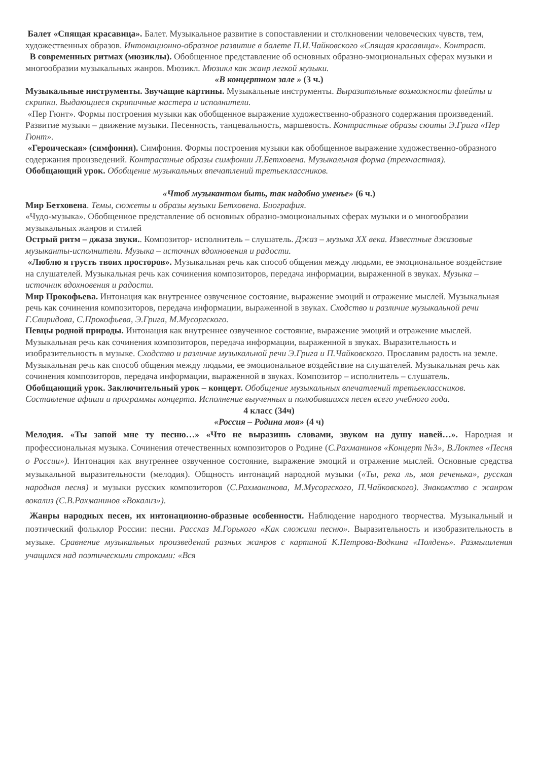Балет «Спящая красавица». Балет. Музыкальное развитие в сопоставлении и столкновении человеческих чувств, тем, художественных образов. Интонационно-образное развитие в балете П.И.Чайковского «Спящая красавица». Контраст.
В современных ритмах (мюзиклы). Обобщенное представление об основных образно-эмоциональных сферах музыки и многообразии музыкальных жанров. Мюзикл. Мюзикл как жанр легкой музыки.
«В концертном зале » (3 ч.)
Музыкальные инструменты. Звучащие картины. Музыкальные инструменты. Выразительные возможности флейты и скрипки. Выдающиеся скрипичные мастера и исполнители.
«Пер Гюнт». Формы построения музыки как обобщенное выражение художественно-образного содержания произведений. Развитие музыки – движение музыки. Песенность, танцевальность, маршевость. Контрастные образы сюиты Э.Грига «Пер Гюнт».
«Героическая» (симфония). Симфония. Формы построения музыки как обобщенное выражение художественно-образного содержания произведений. Контрастные образы симфонии Л.Бетховена. Музыкальная форма (трехчастная).
Обобщающий урок. Обобщение музыкальных впечатлений третьеклассников.
«Чтоб музыкантом быть, так надобно уменье» (6 ч.)
Мир Бетховена. Темы, сюжеты и образы музыки Бетховена. Биография.
«Чудо-музыка». Обобщенное представление об основных образно-эмоциональных сферах музыки и о многообразии музыкальных жанров и стилей
Острый ритм – джаза звуки.. Композитор- исполнитель – слушатель. Джаз – музыка XX века. Известные джазовые музыканты-исполнители. Музыка – источник вдохновения и радости.
«Люблю я грусть твоих просторов». Музыкальная речь как способ общения между людьми, ее эмоциональное воздействие на слушателей. Музыкальная речь как сочинения композиторов, передача информации, выраженной в звуках. Музыка – источник вдохновения и радости.
Мир Прокофьева. Интонация как внутреннее озвученное состояние, выражение эмоций и отражение мыслей. Музыкальная речь как сочинения композиторов, передача информации, выраженной в звуках. Сходство и различие музыкальной речи Г.Свиридова, С.Прокофьева, Э.Грига, М.Мусоргского.
Певцы родной природы. Интонация как внутреннее озвученное состояние, выражение эмоций и отражение мыслей. Музыкальная речь как сочинения композиторов, передача информации, выраженной в звуках. Выразительность и изобразительность в музыке. Сходство и различие музыкальной речи Э.Грига и П.Чайковского. Прославим радость на земле. Музыкальная речь как способ общения между людьми, ее эмоциональное воздействие на слушателей. Музыкальная речь как сочинения композиторов, передача информации, выраженной в звуках. Композитор – исполнитель – слушатель.
Обобщающий урок. Заключительный урок – концерт. Обобщение музыкальных впечатлений третьеклассников. Составление афиши и программы концерта. Исполнение выученных и полюбившихся песен всего учебного года.
4 класс (34ч)
«Россия – Родина моя» (4 ч)
Мелодия. «Ты запой мне ту песню…» «Что не выразишь словами, звуком на душу навей…». Народная и профессиональная музыка. Сочинения отечественных композиторов о Родине (С.Рахманинов «Концерт №3», В.Локтев «Песня о России»). Интонация как внутреннее озвученное состояние, выражение эмоций и отражение мыслей. Основные средства музыкальной выразительности (мелодия). Общность интонаций народной музыки («Ты, река ль, моя реченька», русская народная песня) и музыки русских композиторов (С.Рахманинова, М.Мусоргского, П.Чайковского). Знакомство с жанром вокализ (С.В.Рахманинов «Вокализ»).
Жанры народных песен, их интонационно-образные особенности. Наблюдение народного творчества. Музыкальный и поэтический фольклор России: песни. Рассказ М.Горького «Как сложили песню». Выразительность и изобразительность в музыке. Сравнение музыкальных произведений разных жанров с картиной К.Петрова-Водкина «Полдень». Размышления учащихся над поэтическими строками: «Вся